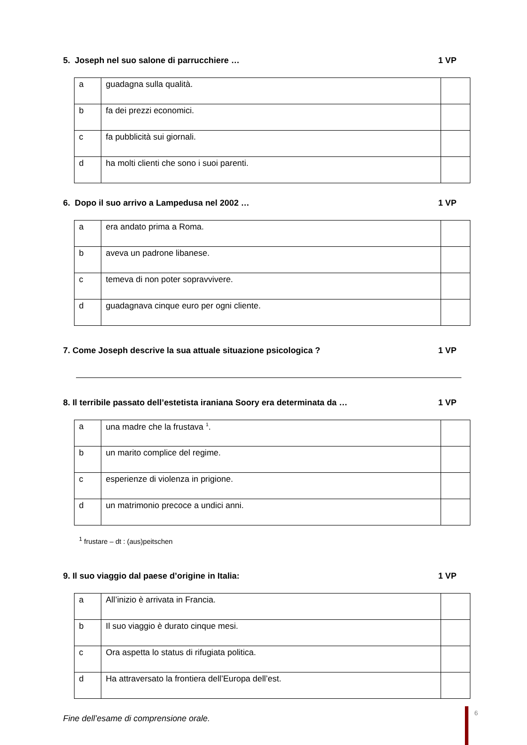5. Joseph nel suo salone di parrucchiere … 1 VP
| a | guadagna sulla qualità. | |
| b | fa dei prezzi economici. | |
| c | fa pubblicità sui giornali. | |
| d | ha molti clienti che sono i suoi parenti. | |
6. Dopo il suo arrivo a Lampedusa nel 2002 … 1 VP
| a | era andato prima a Roma. | |
| b | aveva un padrone libanese. | |
| c | temeva di non poter sopravvivere. | |
| d | guadagnava cinque euro per ogni cliente. | |
7. Come Joseph descrive la sua attuale situazione psicologica ? 1 VP
8. Il terribile passato dell’estetista iraniana Soory era determinata da … 1 VP
| a | una madre che la frustava <sup>1</sup>. | |
| b | un marito complice del regime. | |
| c | esperienze di violenza in prigione. | |
| d | un matrimonio precoce a undici anni. | |
<sup>1</sup> frustare – dt : (aus)peitschen
9. Il suo viaggio dal paese d’origine in Italia: 1 VP
| a | All’inizio è arrivata in Francia. | |
| b | Il suo viaggio è durato cinque mesi. | |
| c | Ora aspetta lo status di rifugiata politica. | |
| d | Ha attraversato la frontiera dell’Europa dell’est. | |
Fine dell’esame di comprensione orale.
6